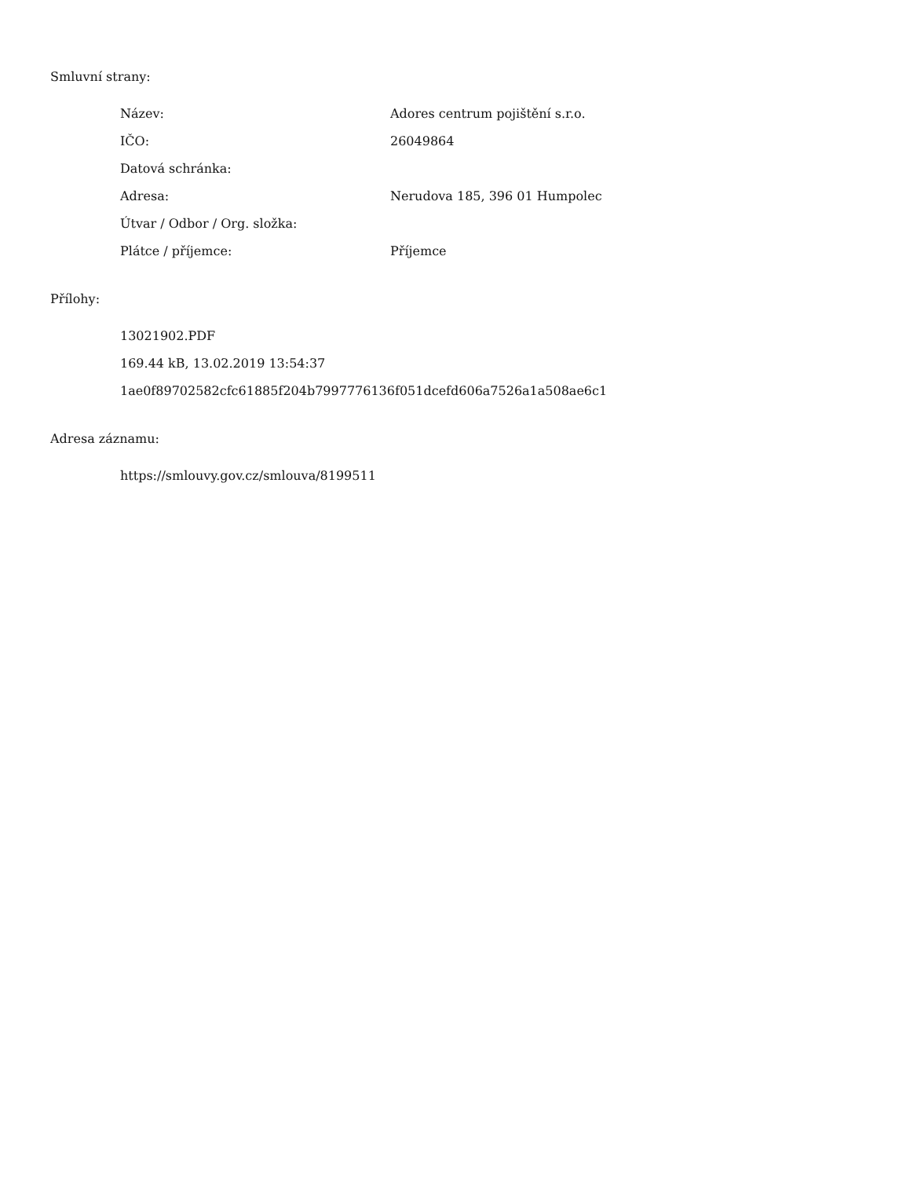Smluvní strany:
| Název: | Adores centrum pojištění s.r.o. |
| IČO: | 26049864 |
| Datová schránka: | |
| Adresa: | Nerudova 185, 396 01 Humpolec |
| Útvar / Odbor / Org. složka: | |
| Plátce / příjemce: | Příjemce |
Přílohy:
13021902.PDF
169.44 kB, 13.02.2019 13:54:37
1ae0f89702582cfc61885f204b7997776136f051dcefd606a7526a1a508ae6c1
Adresa záznamu:
https://smlouvy.gov.cz/smlouva/8199511